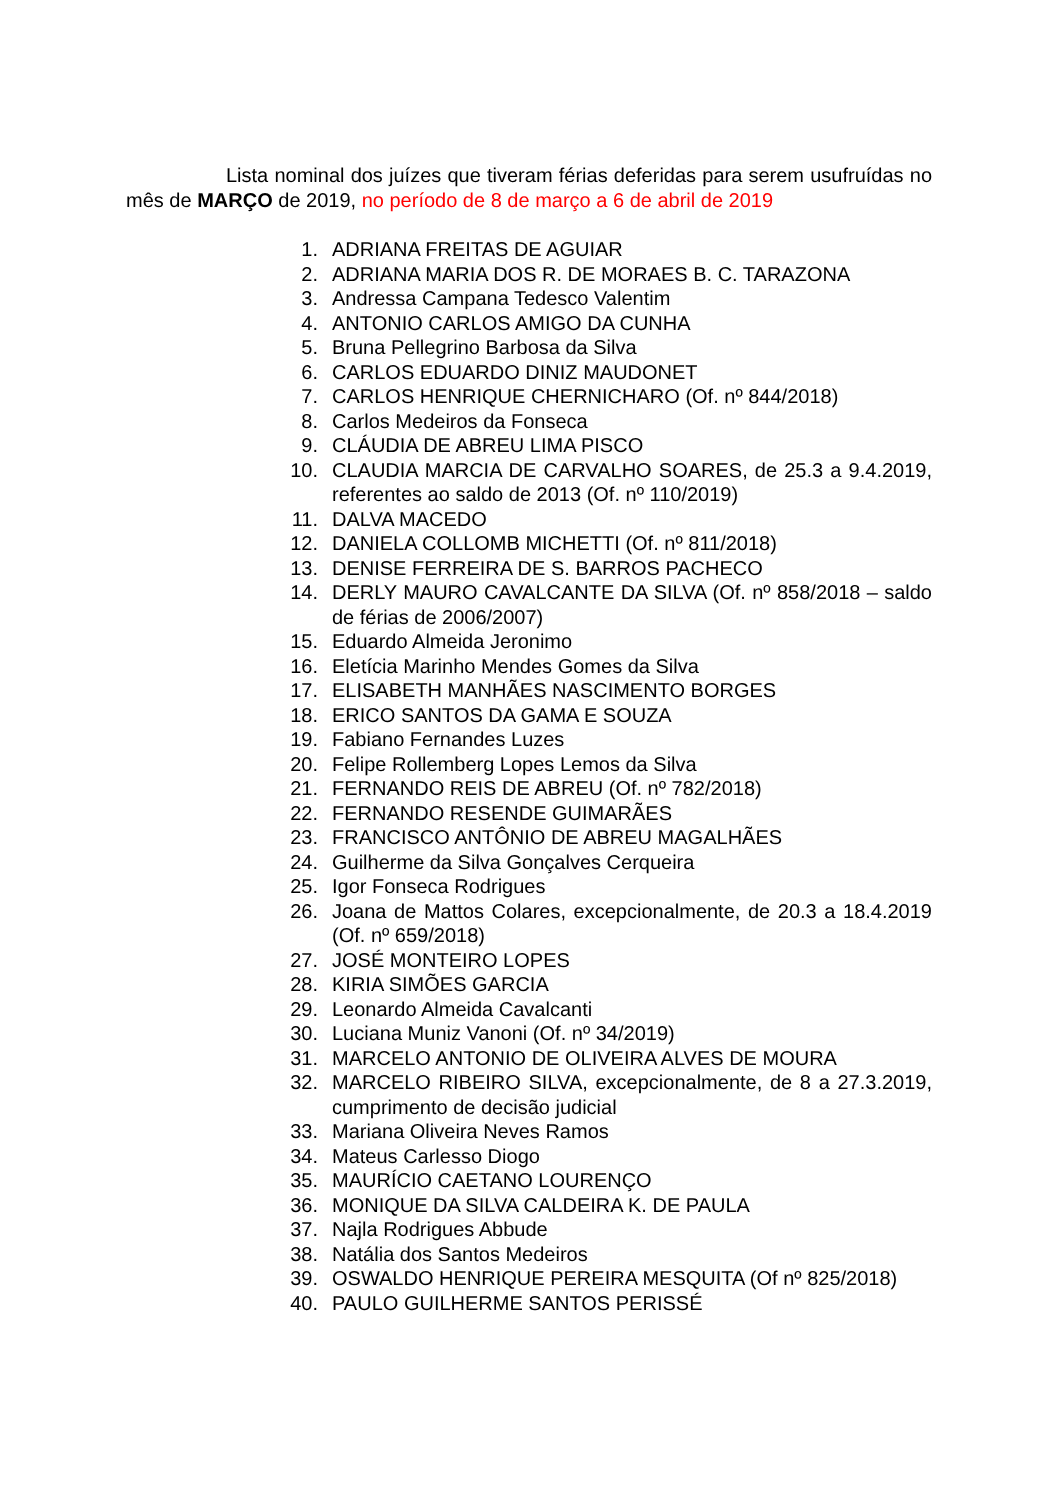Lista nominal dos juízes que tiveram férias deferidas para serem usufruídas no mês de MARÇO de 2019, no período de 8 de março a 6 de abril de 2019
1. ADRIANA FREITAS DE AGUIAR
2. ADRIANA MARIA DOS R. DE MORAES B. C. TARAZONA
3. Andressa Campana Tedesco Valentim
4. ANTONIO CARLOS AMIGO DA CUNHA
5. Bruna Pellegrino Barbosa da Silva
6. CARLOS EDUARDO DINIZ MAUDONET
7. CARLOS HENRIQUE CHERNICHARO (Of. nº 844/2018)
8. Carlos Medeiros da Fonseca
9. CLÁUDIA DE ABREU LIMA PISCO
10. CLAUDIA MARCIA DE CARVALHO SOARES, de 25.3 a 9.4.2019, referentes ao saldo de 2013 (Of. nº 110/2019)
11. DALVA MACEDO
12. DANIELA COLLOMB MICHETTI (Of. nº 811/2018)
13. DENISE FERREIRA DE S. BARROS PACHECO
14. DERLY MAURO CAVALCANTE DA SILVA (Of. nº 858/2018 – saldo de férias de 2006/2007)
15. Eduardo Almeida Jeronimo
16. Eletícia Marinho Mendes Gomes da Silva
17. ELISABETH MANHÃES NASCIMENTO BORGES
18. ERICO SANTOS DA GAMA E SOUZA
19. Fabiano Fernandes Luzes
20. Felipe Rollemberg Lopes Lemos da Silva
21. FERNANDO REIS DE ABREU (Of. nº 782/2018)
22. FERNANDO RESENDE GUIMARÃES
23. FRANCISCO ANTÔNIO DE ABREU MAGALHÃES
24. Guilherme da Silva Gonçalves Cerqueira
25. Igor Fonseca Rodrigues
26. Joana de Mattos Colares, excepcionalmente, de 20.3 a 18.4.2019 (Of. nº 659/2018)
27. JOSÉ MONTEIRO LOPES
28. KIRIA SIMÕES GARCIA
29. Leonardo Almeida Cavalcanti
30. Luciana Muniz Vanoni (Of. nº 34/2019)
31. MARCELO ANTONIO DE OLIVEIRA ALVES DE MOURA
32. MARCELO RIBEIRO SILVA, excepcionalmente, de 8 a 27.3.2019, cumprimento de decisão judicial
33. Mariana Oliveira Neves Ramos
34. Mateus Carlesso Diogo
35. MAURÍCIO CAETANO LOURENÇO
36. MONIQUE DA SILVA CALDEIRA K. DE PAULA
37. Najla Rodrigues Abbude
38. Natália dos Santos Medeiros
39. OSWALDO HENRIQUE PEREIRA MESQUITA (Of nº 825/2018)
40. PAULO GUILHERME SANTOS PERISSÉ